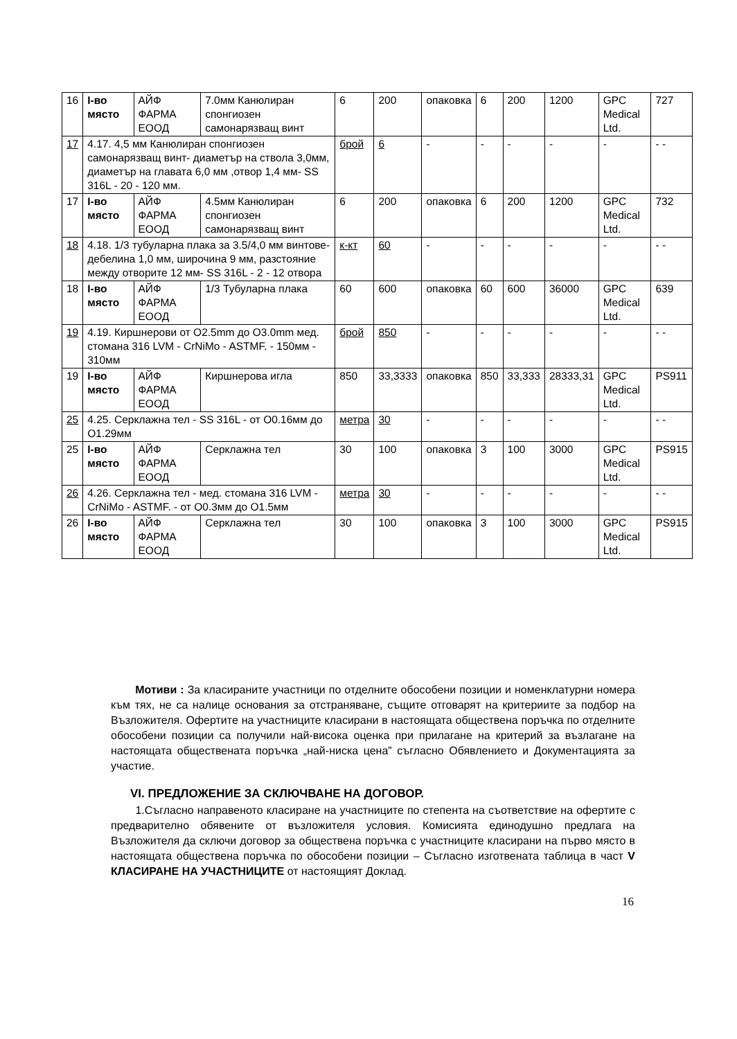| 16 | І-во място | АЙФ ФАРМА ЕООД | 7.0мм Канюлиран спонгиозен самонарязващ винт | 6 | 200 | опаковка | 6 | 200 | 1200 | GPC Medical Ltd. | 727 |
| 17 | 4.17. 4,5 мм Канюлиран спонгиозен самонарязващ винт- диаметър на ствола 3,0мм, диаметър на главата 6,0 мм ,отвор 1,4 мм- SS 316L - 20 - 120 мм. | | | брой | 6 | - | - | - | - | - | - - |
| 17 | І-во място | АЙФ ФАРМА ЕООД | 4.5мм Канюлиран спонгиозен самонарязващ винт | 6 | 200 | опаковка | 6 | 200 | 1200 | GPC Medical Ltd. | 732 |
| 18 | 4.18. 1/3 тубуларна плака за 3.5/4,0 мм винтове- дебелина 1,0 мм, широчина 9 мм, разстояние между отворите 12 мм- SS 316L - 2 - 12 отвора | | | к-кт | 60 | - | - | - | - | - | - - |
| 18 | І-во място | АЙФ ФАРМА ЕООД | 1/3 Тубуларна плака | 60 | 600 | опаковка | 60 | 600 | 36000 | GPC Medical Ltd. | 639 |
| 19 | 4.19. Киршнерови от O2.5mm до O3.0mm мед. стомана 316 LVM - CrNiMo - ASTMF. - 150мм - 310мм | | | брой | 850 | - | - | - | - | - | - - |
| 19 | І-во място | АЙФ ФАРМА ЕООД | Киршнерова игла | 850 | 33,3333 | опаковка | 850 | 33,333 | 28333,31 | GPC Medical Ltd. | PS911 |
| 25 | 4.25. Серклажна тел - SS 316L - от O0.16мм до O1.29мм | | | метра | 30 | - | - | - | - | - | - - |
| 25 | І-во място | АЙФ ФАРМА ЕООД | Серклажна тел | 30 | 100 | опаковка | 3 | 100 | 3000 | GPC Medical Ltd. | PS915 |
| 26 | 4.26. Серклажна тел - мед. стомана 316 LVM - CrNiMo - ASTMF. - от O0.3мм до O1.5мм | | | метра | 30 | - | - | - | - | - | - - |
| 26 | І-во място | АЙФ ФАРМА ЕООД | Серклажна тел | 30 | 100 | опаковка | 3 | 100 | 3000 | GPC Medical Ltd. | PS915 |
Мотиви : За класираните участници по отделните обособени позиции и номенклатурни номера към тях, не са налице основания за отстраняване, същите отговарят на критериите за подбор на Възложителя. Офертите на участниците класирани в настоящата обществена поръчка по отделните обособени позиции са получили най-висока оценка при прилагане на критерий за възлагане на настоящата обществената поръчка „най-ниска цена” съгласно Обявлението и Документацията за участие.
VI. ПРЕДЛОЖЕНИЕ ЗА СКЛЮЧВАНЕ НА ДОГОВОР.
1.Съгласно направеното класиране на участниците по степента на съответствие на офертите с предварително обявените от възложителя условия. Комисията единодушно предлага на Възложителя да сключи договор за обществена поръчка с участниците класирани на първо място в настоящата обществена поръчка по обособени позиции – Съгласно изготвената таблица в част V КЛАСИРАНЕ НА УЧАСТНИЦИТЕ от настоящият Доклад.
16